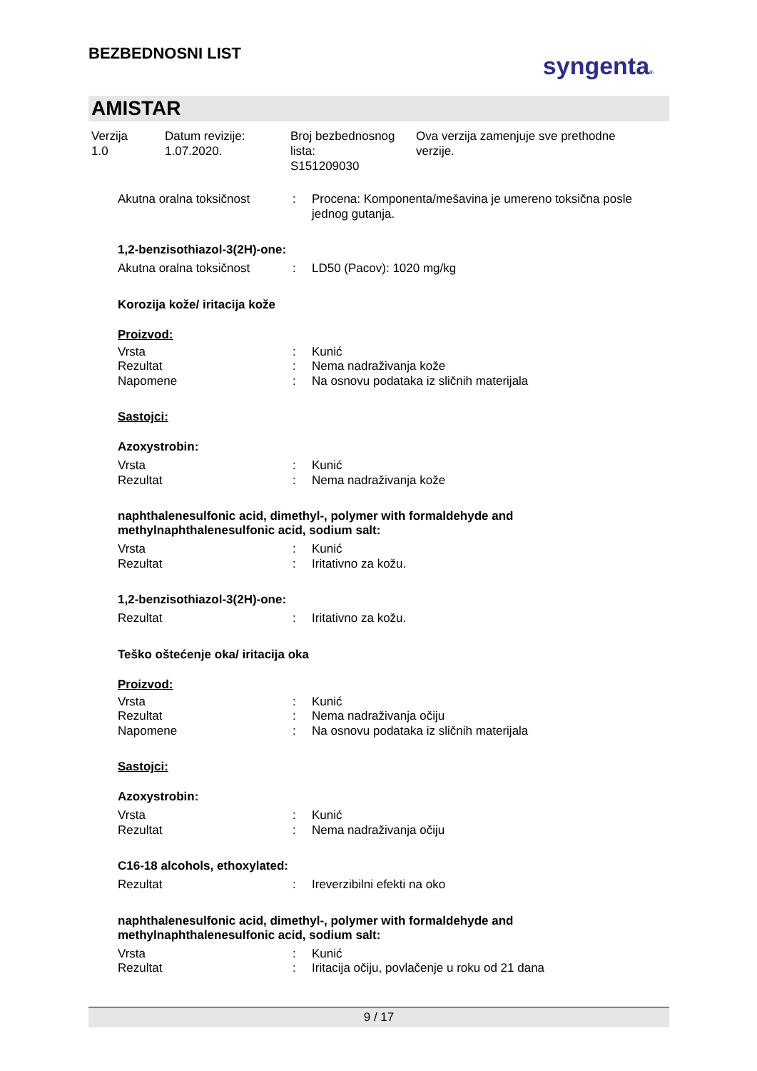BEZBEDNOSNI LIST
syngenta®
AMISTAR
Verzija
1.0
Datum revizije:
1.07.2020.
Broj bezbednosnog
lista:
S151209030
Ova verzija zamenjuje sve prethodne
verzije.
Akutna oralna toksičnost : Procena: Komponenta/mešavina je umereno toksična posle jednog gutanja.
1,2-benzisothiazol-3(2H)-one:
Akutna oralna toksičnost : LD50 (Pacov): 1020 mg/kg
Korozija kože/ iritacija kože
Proizvod:
Vrsta : Kunić
Rezultat : Nema nadraživanja kože
Napomene : Na osnovu podataka iz sličnih materijala
Sastojci:
Azoxystrobin:
Vrsta : Kunić
Rezultat : Nema nadraživanja kože
naphthalenesulfonic acid, dimethyl-, polymer with formaldehyde and
methylnaphthalenesulfonic acid, sodium salt:
Vrsta : Kunić
Rezultat : Iritativno za kožu.
1,2-benzisothiazol-3(2H)-one:
Rezultat : Iritativno za kožu.
Teško oštećenje oka/ iritacija oka
Proizvod:
Vrsta : Kunić
Rezultat : Nema nadraživanja očiju
Napomene : Na osnovu podataka iz sličnih materijala
Sastojci:
Azoxystrobin:
Vrsta : Kunić
Rezultat : Nema nadraživanja očiju
C16-18 alcohols, ethoxylated:
Rezultat : Ireverzibilni efekti na oko
naphthalenesulfonic acid, dimethyl-, polymer with formaldehyde and
methylnaphthalenesulfonic acid, sodium salt:
Vrsta : Kunić
Rezultat : Iritacija očiju, povlačenje u roku od 21 dana
9 / 17